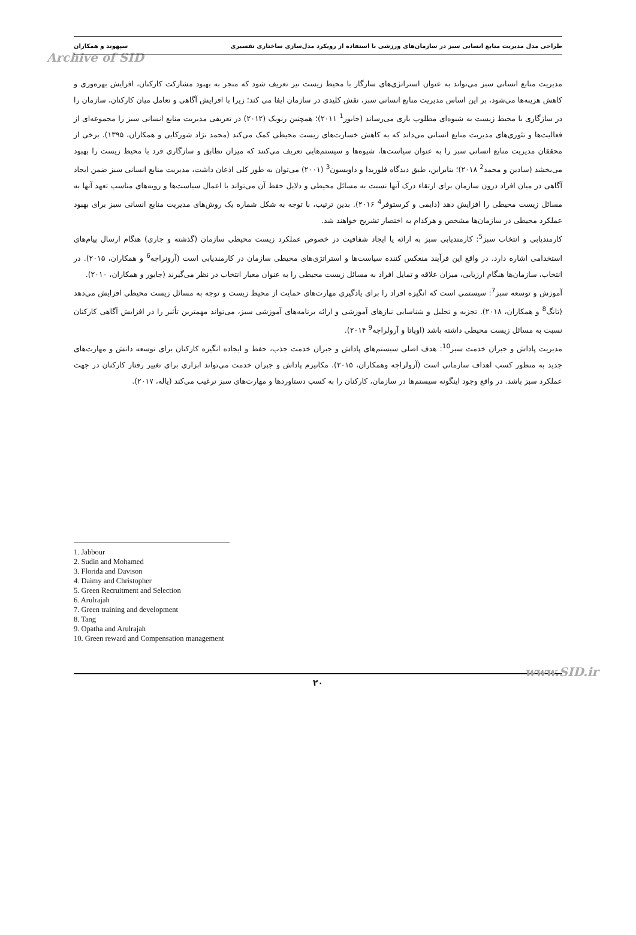طراحی مدل مدیریت منابع انسانی سبز در سازمان‌های ورزشی با استفاده از رویکرد مدل‌سازی ساختاری تفسیری سپهوند و همکاران
Archive of SID
مدیریت منابع انسانی سبز می‌تواند به عنوان استراتژی‌های سازگار با محیط زیست نیز تعریف شود که منجر به بهبود مشارکت کارکنان، افزایش بهره‌وری و کاهش هزینه‌ها می‌شود، بر این اساس مدیریت منابع انسانی سبز، نقش کلیدی در سازمان ایفا می کند؛ زیرا با افزایش آگاهی و تعامل میان کارکنان، سازمان را در سازگاری با محیط زیست به شیوه‌ای مطلوب یاری می‌رساند (جابور<sup>1</sup> ۲۰۱۱)؛ همچنین رنویک (۲۰۱۲) در تعریفی مدیریت منابع انسانی سبز را مجموعه‌ای از فعالیت‌ها و تئوری‌های مدیریت منابع انسانی می‌داند که به کاهش خسارت‌های زیست محیطی کمک می‌کند (محمد نژاد شورکایی و همکاران، ۱۳۹۵). برخی از محققان مدیریت منابع انسانی سبز را به عنوان سیاست‌ها، شیوه‌ها و سیستم‌هایی تعریف می‌کنند که میزان تطابق و سازگاری فرد با محیط زیست را بهبود می‌بخشد (سادین و محمد<sup>2</sup> ۲۰۱۸)؛ بنابراین، طبق دیدگاه فلوریدا و داویسون<sup>3</sup> (۲۰۰۱) می‌توان به طور کلی اذعان داشت، مدیریت منابع انسانی سبز ضمن ایجاد آگاهی در میان افراد درون سازمان برای ارتقاء درک آنها نسبت به مسائل محیطی و دلایل حفظ آن می‌تواند با اعمال سیاست‌ها و رویه‌های مناسب تعهد آنها به مسائل زیست محیطی را افزایش دهد (دایمی و کرستوفر<sup>4</sup> ۲۰۱۶). بدین ترتیب، با توجه به شکل شماره یک روش‌های مدیریت منابع انسانی سبز برای بهبود عملکرد محیطی در سازمان‌ها مشخص و هرکدام به اختصار تشریح خواهند شد.
کارمندیابی و انتخاب سبز<sup>5</sup>: کارمندیابی سبز به ارائه یا ایجاد شفافیت در خصوص عملکرد زیست محیطی سازمان (گذشته و جاری) هنگام ارسال پیام‌های استخدامی اشاره دارد. در واقع این فرآیند منعکس کننده سیاست‌ها و استراتژی‌های محیطی سازمان در کارمندیابی است (آرونراجه<sup>6</sup> و همکاران، ۲۰۱۵). در انتخاب، سازمان‌ها هنگام ارزیابی، میزان علاقه و تمایل افراد به مسائل زیست محیطی را به عنوان معیار انتخاب در نظر می‌گیرند (جابور و همکاران، ۲۰۱۰).
آموزش و توسعه سبز<sup>7</sup>: سیستمی است که انگیزه افراد را برای یادگیری مهارت‌های حمایت از محیط زیست و توجه به مسائل زیست محیطی افزایش می‌دهد (تانگ<sup>8</sup> و همکاران، ۲۰۱۸). تجزیه و تحلیل و شناسایی نیازهای آموزشی و ارائه برنامه‌های آموزشی سبز، می‌تواند مهمترین تأثیر را در افزایش آگاهی کارکنان نسبت به مسائل زیست محیطی داشته باشد (اوپاتا و آرولراجه<sup>9</sup> ۲۰۱۴).
مدیریت پاداش و جبران خدمت سبز<sup>10</sup>: هدف اصلی سیستم‌های پاداش و جبران خدمت جذب، حفظ و ایجاده انگیزه کارکنان برای توسعه دانش و مهارت‌های جدید به منظور کسب اهداف سازمانی است (آرولراجه وهمکاران، ۲۰۱۵). مکانیزم پاداش و جبران خدمت می‌تواند ابزاری برای تغییر رفتار کارکنان در جهت عملکرد سبز باشد. در واقع وجود اینگونه سیستم‌ها در سازمان، کارکنان را به کسب دستاوردها و مهارت‌های سبز ترغیب می‌کند (یاله، ۲۰۱۷).
1. Jabbour
2. Sudin and Mohamed
3. Florida and Davison
4. Daimy and Christopher
5. Green Recruitment and Selection
6. Arulrajah
7. Green training and development
8. Tang
9. Opatha and Arulrajah
10. Green reward and Compensation management
۲۰
www.SID.ir